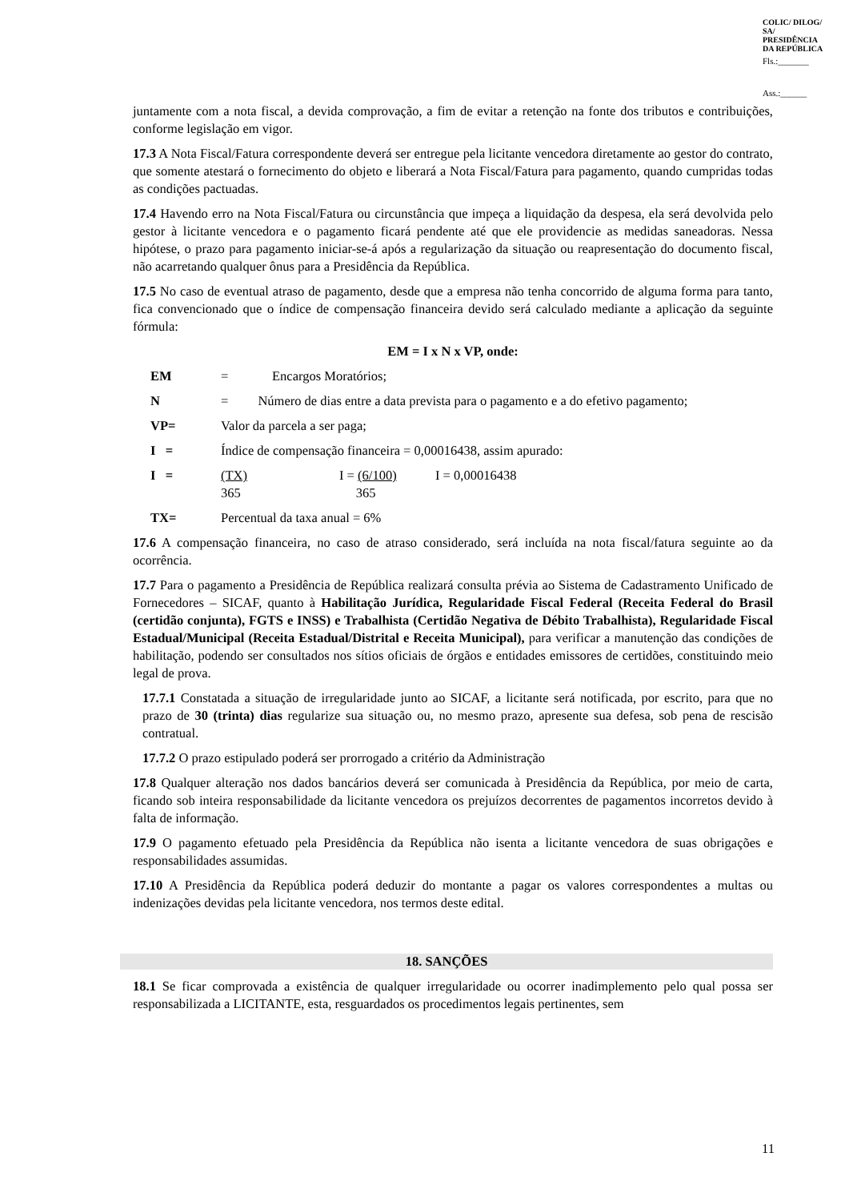COLIC/ DILOG/ SA/ PRESIDÊNCIA DA REPÚBLICA
Fls.:_______
Ass.:______
juntamente com a nota fiscal, a devida comprovação, a fim de evitar a retenção na fonte dos tributos e contribuições, conforme legislação em vigor.
17.3 A Nota Fiscal/Fatura correspondente deverá ser entregue pela licitante vencedora diretamente ao gestor do contrato, que somente atestará o fornecimento do objeto e liberará a Nota Fiscal/Fatura para pagamento, quando cumpridas todas as condições pactuadas.
17.4 Havendo erro na Nota Fiscal/Fatura ou circunstância que impeça a liquidação da despesa, ela será devolvida pelo gestor à licitante vencedora e o pagamento ficará pendente até que ele providencie as medidas saneadoras. Nessa hipótese, o prazo para pagamento iniciar-se-á após a regularização da situação ou reapresentação do documento fiscal, não acarretando qualquer ônus para a Presidência da República.
17.5 No caso de eventual atraso de pagamento, desde que a empresa não tenha concorrido de alguma forma para tanto, fica convencionado que o índice de compensação financeira devido será calculado mediante a aplicação da seguinte fórmula:
EM = I x N x VP, onde:
EM = Encargos Moratórios;
N = Número de dias entre a data prevista para o pagamento e a do efetivo pagamento;
VP= Valor da parcela a ser paga;
I = Índice de compensação financeira = 0,00016438, assim apurado:
I = (TX)
365 I = (6/100)
365 I = 0,00016438
TX= Percentual da taxa anual = 6%
17.6 A compensação financeira, no caso de atraso considerado, será incluída na nota fiscal/fatura seguinte ao da ocorrência.
17.7 Para o pagamento a Presidência de República realizará consulta prévia ao Sistema de Cadastramento Unificado de Fornecedores – SICAF, quanto à Habilitação Jurídica, Regularidade Fiscal Federal (Receita Federal do Brasil (certidão conjunta), FGTS e INSS) e Trabalhista (Certidão Negativa de Débito Trabalhista), Regularidade Fiscal Estadual/Municipal (Receita Estadual/Distrital e Receita Municipal), para verificar a manutenção das condições de habilitação, podendo ser consultados nos sítios oficiais de órgãos e entidades emissores de certidões, constituindo meio legal de prova.
17.7.1 Constatada a situação de irregularidade junto ao SICAF, a licitante será notificada, por escrito, para que no prazo de 30 (trinta) dias regularize sua situação ou, no mesmo prazo, apresente sua defesa, sob pena de rescisão contratual.
17.7.2 O prazo estipulado poderá ser prorrogado a critério da Administração
17.8 Qualquer alteração nos dados bancários deverá ser comunicada à Presidência da República, por meio de carta, ficando sob inteira responsabilidade da licitante vencedora os prejuízos decorrentes de pagamentos incorretos devido à falta de informação.
17.9 O pagamento efetuado pela Presidência da República não isenta a licitante vencedora de suas obrigações e responsabilidades assumidas.
17.10 A Presidência da República poderá deduzir do montante a pagar os valores correspondentes a multas ou indenizações devidas pela licitante vencedora, nos termos deste edital.
18. SANÇÕES
18.1 Se ficar comprovada a existência de qualquer irregularidade ou ocorrer inadimplemento pelo qual possa ser responsabilizada a LICITANTE, esta, resguardados os procedimentos legais pertinentes, sem
11